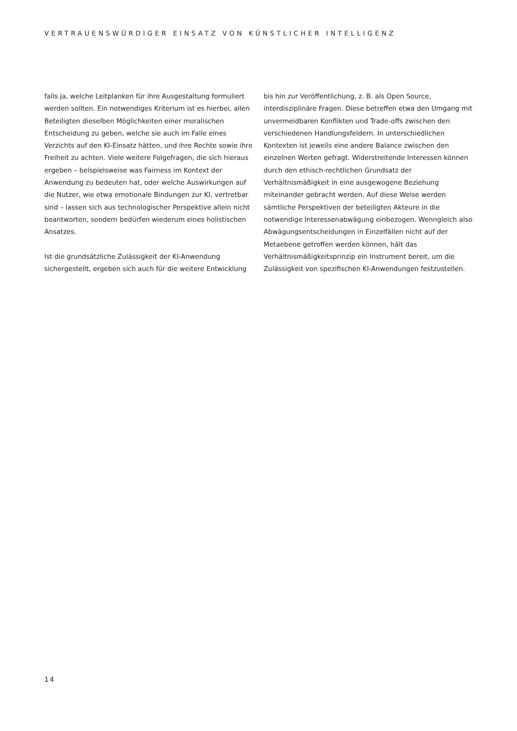VERTRAUENSWÜRDIGER EINSATZ VON KÜNSTLICHER INTELLIGENZ
falls ja, welche Leitplanken für ihre Ausgestaltung formuliert werden sollten. Ein notwendiges Kriterium ist es hierbei, allen Beteiligten dieselben Möglichkeiten einer moralischen Entscheidung zu geben, welche sie auch im Falle eines Verzichts auf den KI-Einsatz hätten, und ihre Rechte sowie ihre Freiheit zu achten. Viele weitere Folgefragen, die sich hieraus ergeben – beispielsweise was Fairness im Kontext der Anwendung zu bedeuten hat, oder welche Auswirkungen auf die Nutzer, wie etwa emotionale Bindungen zur KI, vertretbar sind – lassen sich aus technologischer Perspektive allein nicht beantworten, sondern bedürfen wiederum eines holistischen Ansatzes.
Ist die grundsätzliche Zulässigkeit der KI-Anwendung sichergestellt, ergeben sich auch für die weitere Entwicklung
bis hin zur Veröffentlichung, z. B. als Open Source, interdisziplinäre Fragen. Diese betreffen etwa den Umgang mit unvermeidbaren Konflikten und Trade-offs zwischen den verschiedenen Handlungsfeldern. In unterschiedlichen Kontexten ist jeweils eine andere Balance zwischen den einzelnen Werten gefragt. Widerstreitende Interessen können durch den ethisch-rechtlichen Grundsatz der Verhältnismäßigkeit in eine ausgewogene Beziehung miteinander gebracht werden. Auf diese Weise werden sämtliche Perspektiven der beteiligten Akteure in die notwendige Interessenabwägung einbezogen. Wenngleich also Abwägungsentscheidungen in Einzelfällen nicht auf der Metaebene getroffen werden können, hält das Verhältnismäßigkeitsprinzip ein Instrument bereit, um die Zulässigkeit von spezifischen KI-Anwendungen festzustellen.
14